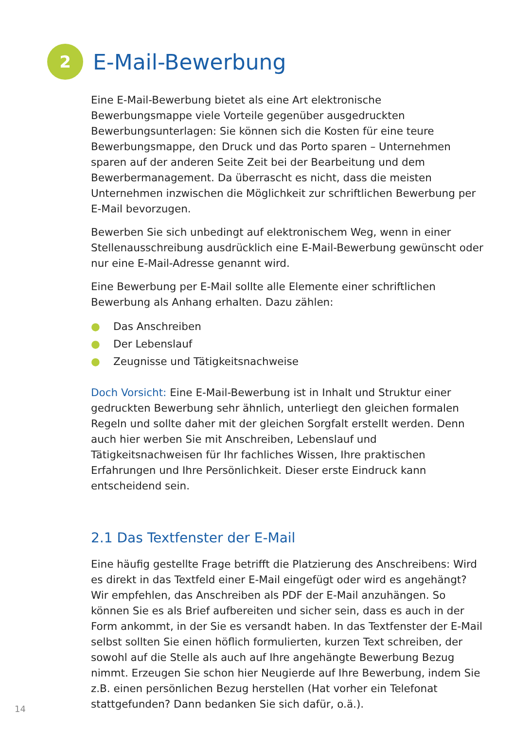2
E-Mail-Bewerbung
Eine E-Mail-Bewerbung bietet als eine Art elektronische Bewerbungsmappe viele Vorteile gegenüber ausgedruckten Bewerbungsunterlagen: Sie können sich die Kosten für eine teure Bewerbungsmappe, den Druck und das Porto sparen – Unternehmen sparen auf der anderen Seite Zeit bei der Bearbeitung und dem Bewerbermanagement. Da überrascht es nicht, dass die meisten Unternehmen inzwischen die Möglichkeit zur schriftlichen Bewerbung per E-Mail bevorzugen.
Bewerben Sie sich unbedingt auf elektronischem Weg, wenn in einer Stellen­ausschreibung ausdrücklich eine E-Mail-Bewerbung gewünscht oder nur eine E-Mail-Adresse genannt wird.
Eine Bewerbung per E-Mail sollte alle Elemente einer schriftlichen Bewerbung als Anhang erhalten. Dazu zählen:
● Das Anschreiben
● Der Lebenslauf
● Zeugnisse und Tätigkeitsnachweise
Doch Vorsicht: Eine E-Mail-Bewerbung ist in Inhalt und Struktur einer gedruckten Bewerbung sehr ähnlich, unterliegt den gleichen formalen Regeln und sollte daher mit der gleichen Sorgfalt erstellt werden. Denn auch hier werben Sie mit Anschreiben, Lebenslauf und Tätigkeitsnachweisen für Ihr fachliches Wissen, Ihre praktischen Erfahrungen und Ihre Persönlichkeit. Dieser erste Eindruck kann entscheidend sein.
2.1 Das Textfenster der E-Mail
Eine häufig gestellte Frage betrifft die Platzierung des Anschreibens: Wird es direkt in das Textfeld einer E-Mail eingefügt oder wird es angehängt? Wir empfehlen, das Anschreiben als PDF der E-Mail anzuhängen. So können Sie es als Brief aufbereiten und sicher sein, dass es auch in der Form ankommt, in der Sie es versandt haben. In das Textfenster der E-Mail selbst sollten Sie einen höflich formulierten, kurzen Text schreiben, der sowohl auf die Stelle als auch auf Ihre angehängte Bewerbung Bezug nimmt. Erzeugen Sie schon hier Neugierde auf Ihre Bewerbung, indem Sie z.B. einen persönlichen Bezug herstellen (Hat vorher ein Telefonat stattgefunden? Dann bedanken Sie sich dafür, o.ä.).
14